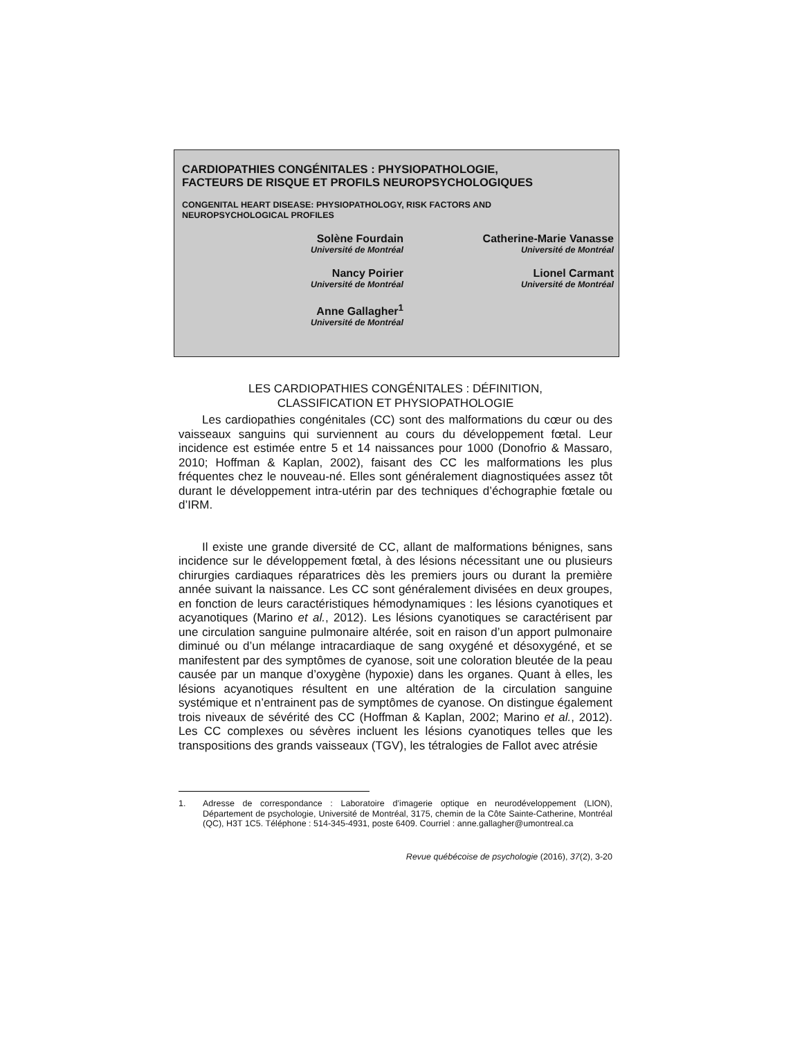CARDIOPATHIES CONGÉNITALES : PHYSIOPATHOLOGIE,
FACTEURS DE RISQUE ET PROFILS NEUROPSYCHOLOGIQUES
CONGENITAL HEART DISEASE: PHYSIOPATHOLOGY, RISK FACTORS AND
NEUROPSYCHOLOGICAL PROFILES
Solène Fourdain
Université de Montréal
Catherine-Marie Vanasse
Université de Montréal
Nancy Poirier
Université de Montréal
Lionel Carmant
Université de Montréal
Anne Gallagher<sup>1</sup>
Université de Montréal
LES CARDIOPATHIES CONGÉNITALES : DÉFINITION,
CLASSIFICATION ET PHYSIOPATHOLOGIE
Les cardiopathies congénitales (CC) sont des malformations du cœur ou des vaisseaux sanguins qui surviennent au cours du développement fœtal. Leur incidence est estimée entre 5 et 14 naissances pour 1000 (Donofrio & Massaro, 2010; Hoffman & Kaplan, 2002), faisant des CC les malformations les plus fréquentes chez le nouveau-né. Elles sont généralement diagnostiquées assez tôt durant le développement intra-utérin par des techniques d’échographie fœtale ou d’IRM.
Il existe une grande diversité de CC, allant de malformations bénignes, sans incidence sur le développement fœtal, à des lésions nécessitant une ou plusieurs chirurgies cardiaques réparatrices dès les premiers jours ou durant la première année suivant la naissance. Les CC sont généralement divisées en deux groupes, en fonction de leurs caractéristiques hémodynamiques : les lésions cyanotiques et acyanotiques (Marino et al., 2012). Les lésions cyanotiques se caractérisent par une circulation sanguine pulmonaire altérée, soit en raison d’un apport pulmonaire diminué ou d’un mélange intracardiaque de sang oxygéné et désoxygéné, et se manifestent par des symptômes de cyanose, soit une coloration bleutée de la peau causée par un manque d’oxygène (hypoxie) dans les organes. Quant à elles, les lésions acyanotiques résultent en une altération de la circulation sanguine systémique et n’entrainent pas de symptômes de cyanose. On distingue également trois niveaux de sévérité des CC (Hoffman & Kaplan, 2002; Marino et al., 2012). Les CC complexes ou sévères incluent les lésions cyanotiques telles que les transpositions des grands vaisseaux (TGV), les tétralogies de Fallot avec atrésie
1. Adresse de correspondance : Laboratoire d’imagerie optique en neurodéveloppement (LION), Département de psychologie, Université de Montréal, 3175, chemin de la Côte Sainte-Catherine, Montréal (QC), H3T 1C5. Téléphone : 514-345-4931, poste 6409. Courriel : anne.gallagher@umontreal.ca
Revue québécoise de psychologie (2016), 37(2), 3-20